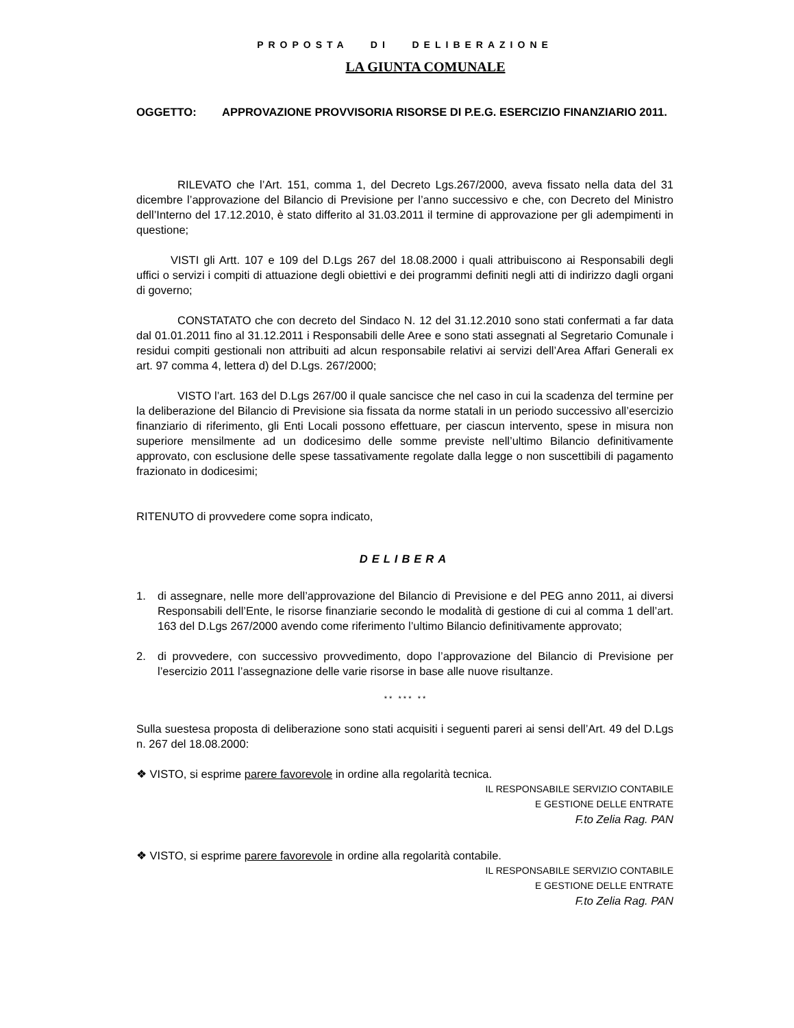PROPOSTA DI DELIBERAZIONE
LA GIUNTA COMUNALE
OGGETTO: APPROVAZIONE PROVVISORIA RISORSE DI P.E.G. ESERCIZIO FINANZIARIO 2011.
RILEVATO che l’Art. 151, comma 1, del Decreto Lgs.267/2000, aveva fissato nella data del 31 dicembre l’approvazione del Bilancio di Previsione per l’anno successivo e che, con Decreto del Ministro dell’Interno del 17.12.2010, è stato differito al 31.03.2011 il termine di approvazione per gli adempimenti in questione;
VISTI gli Artt. 107 e 109 del D.Lgs 267 del 18.08.2000 i quali attribuiscono ai Responsabili degli uffici o servizi i compiti di attuazione degli obiettivi e dei programmi definiti negli atti di indirizzo dagli organi di governo;
CONSTATATO che con decreto del Sindaco N. 12 del 31.12.2010 sono stati confermati a far data dal 01.01.2011 fino al 31.12.2011 i Responsabili delle Aree e sono stati assegnati al Segretario Comunale i residui compiti gestionali non attribuiti ad alcun responsabile relativi ai servizi dell’Area Affari Generali ex art. 97 comma 4, lettera d) del D.Lgs. 267/2000;
VISTO l’art. 163 del D.Lgs 267/00 il quale sancisce che nel caso in cui la scadenza del termine per la deliberazione del Bilancio di Previsione sia fissata da norme statali in un periodo successivo all’esercizio finanziario di riferimento, gli Enti Locali possono effettuare, per ciascun intervento, spese in misura non superiore mensilmente ad un dodicesimo delle somme previste nell’ultimo Bilancio definitivamente approvato, con esclusione delle spese tassativamente regolate dalla legge o non suscettibili di pagamento frazionato in dodicesimi;
RITENUTO di provvedere come sopra indicato,
DELIBERA
1. di assegnare, nelle more dell’approvazione del Bilancio di Previsione e del PEG anno 2011, ai diversi Responsabili dell’Ente, le risorse finanziarie secondo le modalità di gestione di cui al comma 1 dell’art. 163 del D.Lgs 267/2000 avendo come riferimento l’ultimo Bilancio definitivamente approvato;
2. di provvedere, con successivo provvedimento, dopo l’approvazione del Bilancio di Previsione per l’esercizio 2011 l’assegnazione delle varie risorse in base alle nuove risultanze.
* * * * * * *
Sulla suestesa proposta di deliberazione sono stati acquisiti i seguenti pareri ai sensi dell’Art. 49 del D.Lgs n. 267 del 18.08.2000:
❖ VISTO, si esprime parere favorevole in ordine alla regolarità tecnica.
IL RESPONSABILE SERVIZIO CONTABILE
E GESTIONE DELLE ENTRATE
F.to Zelia Rag. PAN
❖ VISTO, si esprime parere favorevole in ordine alla regolarità contabile.
IL RESPONSABILE SERVIZIO CONTABILE
E GESTIONE DELLE ENTRATE
F.to Zelia Rag. PAN